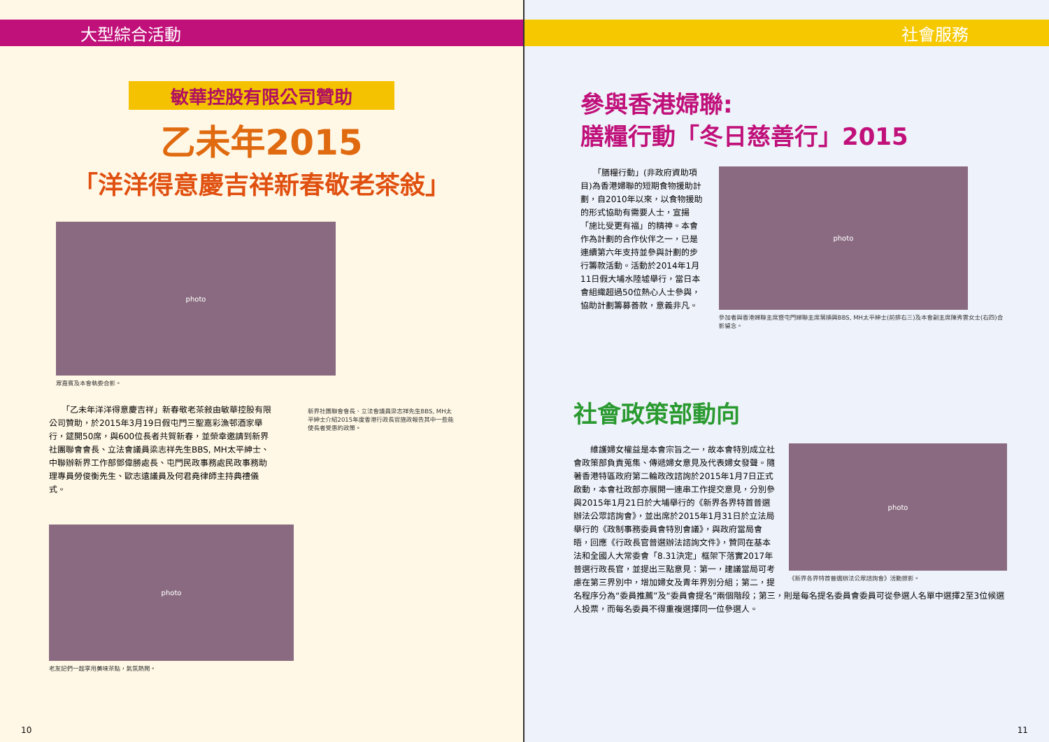大型綜合活動
敏華控股有限公司贊助
乙未年2015
「洋洋得意慶吉祥新春敬老茶敍」
photo
眾嘉賓及本會執委合影。
　　「乙未年洋洋得意慶吉祥」新春敬老茶敍由敏華控股有限公司贊助，於2015年3月19日假屯門三聖嘉彩漁邨酒家舉行，筵開50席，與600位長者共賀新春，並榮幸邀請到新界社團聯會會長、立法會議員梁志祥先生BBS, MH太平紳士、中聯辦新界工作部鄧偉勝處長、屯門民政事務處民政事務助理專員勞俊衡先生、歐志遠議員及何君堯律師主持典禮儀式。
新界社團聯會會長、立法會議員梁志祥先生BBS, MH太平紳士介紹2015年度香港行政長官施政報告其中一些能使長者受惠的政策。
photo
老友記們一起享用美味茶點，氣氛熱鬧。
10
社會服務
參與香港婦聯:
膳糧行動「冬日慈善行」2015
　　「膳糧行動」(非政府資助項目)為香港婦聯的短期食物援助計劃，自2010年以來，以食物援助的形式協助有需要人士，宣揚「施比受更有福」的精神。本會作為計劃的合作伙伴之一，已是連續第六年支持並參與計劃的步行籌款活動。活動於2014年1月11日假大埔水陸墟舉行，當日本會組織超過50位熱心人士參與，協助計劃籌募善款，意義非凡。
photo
參加者與香港婦聯主席暨屯門婦聯主席葉順興BBS, MH太平紳士(前排右三)及本會副主席陳秀雲女士(右四)合影留念。
社會政策部動向
photo
《新界各界特首普選辦法公眾諮詢會》活動掠影。
　　維護婦女權益是本會宗旨之一，故本會特別成立社會政策部負責蒐集、傳遞婦女意見及代表婦女發聲。隨著香港特區政府第二輪政改諮詢於2015年1月7日正式啟動，本會社政部亦展開一連串工作提交意見，分別參與2015年1月21日於大埔舉行的《新界各界特首普選辦法公眾諮詢會》，並出席於2015年1月31日於立法局舉行的《政制事務委員會特別會議》，與政府當局會晤，回應《行政長官普選辦法諮詢文件》，贊同在基本法和全國人大常委會「8.31決定」框架下落實2017年普選行政長官，並提出三點意見：第一，建議當局可考慮在第三界別中，增加婦女及青年界別分組；第二，提名程序分為“委員推薦”及“委員會提名”兩個階段；第三，則是每名提名委員會委員可從參選人名單中選擇2至3位候選人投票，而每名委員不得重複選擇同一位參選人。
11